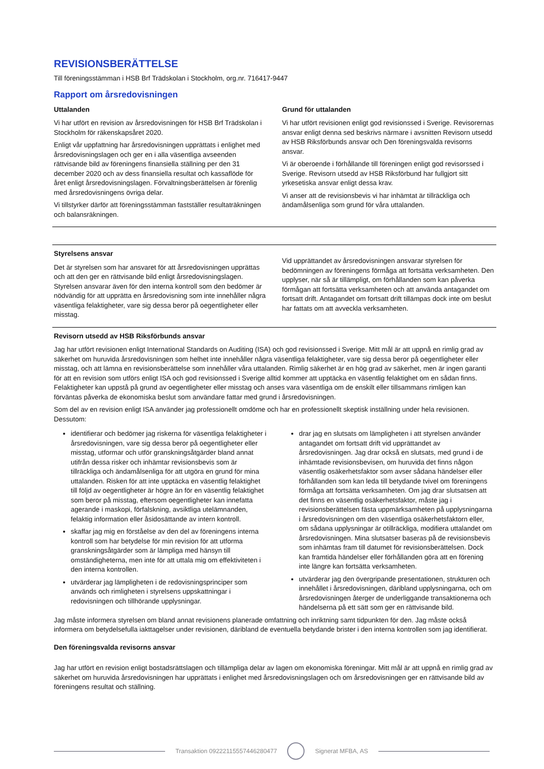REVISIONSBERÄTTELSE
Till föreningsstämman i HSB Brf Trädskolan i Stockholm, org.nr. 716417-9447
Rapport om årsredovisningen
Uttalanden
Vi har utfört en revision av årsredovisningen för HSB Brf Trädskolan i Stockholm för räkenskapsåret 2020.
Enligt vår uppfattning har årsredovisningen upprättats i enlighet med årsredovisningslagen och ger en i alla väsentliga avseenden rättvisande bild av föreningens finansiella ställning per den 31 december 2020 och av dess finansiella resultat och kassaflöde för året enligt årsredovisningslagen. Förvaltningsberättelsen är förenlig med årsredovisningens övriga delar.
Vi tillstyrker därför att föreningsstämman fastställer resultaträkningen och balansräkningen.
Grund för uttalanden
Vi har utfört revisionen enligt god revisionssed i Sverige. Revisorernas ansvar enligt denna sed beskrivs närmare i avsnitten Revisorn utsedd av HSB Riksförbunds ansvar och Den föreningsvalda revisorns ansvar.
Vi är oberoende i förhållande till föreningen enligt god revisorssed i Sverige. Revisorn utsedd av HSB Riksförbund har fullgjort sitt yrkesetiska ansvar enligt dessa krav.
Vi anser att de revisionsbevis vi har inhämtat är tillräckliga och ändamålsenliga som grund för våra uttalanden.
Styrelsens ansvar
Det är styrelsen som har ansvaret för att årsredovisningen upprättas och att den ger en rättvisande bild enligt årsredovisningslagen. Styrelsen ansvarar även för den interna kontroll som den bedömer är nödvändig för att upprätta en årsredovisning som inte innehåller några väsentliga felaktigheter, vare sig dessa beror på oegentligheter eller misstag.
Vid upprättandet av årsredovisningen ansvarar styrelsen för bedömningen av föreningens förmåga att fortsätta verksamheten. Den upplyser, när så är tillämpligt, om förhållanden som kan påverka förmågan att fortsätta verksamheten och att använda antagandet om fortsatt drift. Antagandet om fortsatt drift tillämpas dock inte om beslut har fattats om att avveckla verksamheten.
Revisorn utsedd av HSB Riksförbunds ansvar
Jag har utfört revisionen enligt International Standards on Auditing (ISA) och god revisionssed i Sverige. Mitt mål är att uppnå en rimlig grad av säkerhet om huruvida årsredovisningen som helhet inte innehåller några väsentliga felaktigheter, vare sig dessa beror på oegentligheter eller misstag, och att lämna en revisionsberättelse som innehåller våra uttalanden. Rimlig säkerhet är en hög grad av säkerhet, men är ingen garanti för att en revision som utförs enligt ISA och god revisionssed i Sverige alltid kommer att upptäcka en väsentlig felaktighet om en sådan finns. Felaktigheter kan uppstå på grund av oegentligheter eller misstag och anses vara väsentliga om de enskilt eller tillsammans rimligen kan förväntas påverka de ekonomiska beslut som användare fattar med grund i årsredovisningen.
Som del av en revision enligt ISA använder jag professionellt omdöme och har en professionellt skeptisk inställning under hela revisionen. Dessutom:
identifierar och bedömer jag riskerna för väsentliga felaktigheter i årsredovisningen, vare sig dessa beror på oegentligheter eller misstag, utformar och utför granskningsåtgärder bland annat utifrån dessa risker och inhämtar revisionsbevis som är tillräckliga och ändamålsenliga för att utgöra en grund för mina uttalanden. Risken för att inte upptäcka en väsentlig felaktighet till följd av oegentligheter är högre än för en väsentlig felaktighet som beror på misstag, eftersom oegentligheter kan innefatta agerande i maskopi, förfalskning, avsiktliga utelämnanden, felaktig information eller åsidosättande av intern kontroll.
skaffar jag mig en förståelse av den del av föreningens interna kontroll som har betydelse för min revision för att utforma granskningsåtgärder som är lämpliga med hänsyn till omständigheterna, men inte för att uttala mig om effektiviteten i den interna kontrollen.
utvärderar jag lämpligheten i de redovisningsprinciper som används och rimligheten i styrelsens uppskattningar i redovisningen och tillhörande upplysningar.
drar jag en slutsats om lämpligheten i att styrelsen använder antagandet om fortsatt drift vid upprättandet av årsredovisningen. Jag drar också en slutsats, med grund i de inhämtade revisionsbevisen, om huruvida det finns någon väsentlig osäkerhetsfaktor som avser sådana händelser eller förhållanden som kan leda till betydande tvivel om föreningens förmåga att fortsätta verksamheten. Om jag drar slutsatsen att det finns en väsentlig osäkerhetsfaktor, måste jag i revisionsberättelsen fästa uppmärksamheten på upplysningarna i årsredovisningen om den väsentliga osäkerhetsfaktorn eller, om sådana upplysningar är otillräckliga, modifiera uttalandet om årsredovisningen. Mina slutsatser baseras på de revisionsbevis som inhämtas fram till datumet för revisionsberättelsen. Dock kan framtida händelser eller förhållanden göra att en förening inte längre kan fortsätta verksamheten.
utvärderar jag den övergripande presentationen, strukturen och innehållet i årsredovisningen, däribland upplysningarna, och om årsredovisningen återger de underliggande transaktionerna och händelserna på ett sätt som ger en rättvisande bild.
Jag måste informera styrelsen om bland annat revisionens planerade omfattning och inriktning samt tidpunkten för den. Jag måste också informera om betydelsefulla iakttagelser under revisionen, däribland de eventuella betydande brister i den interna kontrollen som jag identifierat.
Den föreningsvalda revisorns ansvar
Jag har utfört en revision enligt bostadsrättslagen och tillämpliga delar av lagen om ekonomiska föreningar. Mitt mål är att uppnå en rimlig grad av säkerhet om huruvida årsredovisningen har upprättats i enlighet med årsredovisningslagen och om årsredovisningen ger en rättvisande bild av föreningens resultat och ställning.
Transaktion 09222115557446280477
Signerat MFBA, AS